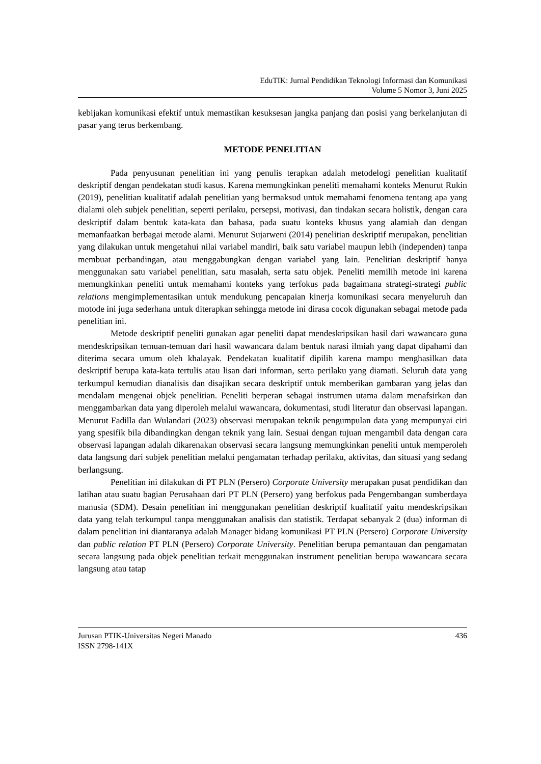EduTIK: Jurnal Pendidikan Teknologi Informasi dan Komunikasi
Volume 5 Nomor 3, Juni 2025
kebijakan komunikasi efektif untuk memastikan kesuksesan jangka panjang dan posisi yang berkelanjutan di pasar yang terus berkembang.
METODE PENELITIAN
Pada penyusunan penelitian ini yang penulis terapkan adalah metodelogi penelitian kualitatif deskriptif dengan pendekatan studi kasus. Karena memungkinkan peneliti memahami konteks Menurut Rukin (2019), penelitian kualitatif adalah penelitian yang bermaksud untuk memahami fenomena tentang apa yang dialami oleh subjek penelitian, seperti perilaku, persepsi, motivasi, dan tindakan secara holistik, dengan cara deskriptif dalam bentuk kata-kata dan bahasa, pada suatu konteks khusus yang alamiah dan dengan memanfaatkan berbagai metode alami. Menurut Sujarweni (2014) penelitian deskriptif merupakan, penelitian yang dilakukan untuk mengetahui nilai variabel mandiri, baik satu variabel maupun lebih (independen) tanpa membuat perbandingan, atau menggabungkan dengan variabel yang lain. Penelitian deskriptif hanya menggunakan satu variabel penelitian, satu masalah, serta satu objek. Peneliti memilih metode ini karena memungkinkan peneliti untuk memahami konteks yang terfokus pada bagaimana strategi-strategi public relations mengimplementasikan untuk mendukung pencapaian kinerja komunikasi secara menyeluruh dan motode ini juga sederhana untuk diterapkan sehingga metode ini dirasa cocok digunakan sebagai metode pada penelitian ini.
Metode deskriptif peneliti gunakan agar peneliti dapat mendeskripsikan hasil dari wawancara guna mendeskripsikan temuan-temuan dari hasil wawancara dalam bentuk narasi ilmiah yang dapat dipahami dan diterima secara umum oleh khalayak. Pendekatan kualitatif dipilih karena mampu menghasilkan data deskriptif berupa kata-kata tertulis atau lisan dari informan, serta perilaku yang diamati. Seluruh data yang terkumpul kemudian dianalisis dan disajikan secara deskriptif untuk memberikan gambaran yang jelas dan mendalam mengenai objek penelitian. Peneliti berperan sebagai instrumen utama dalam menafsirkan dan menggambarkan data yang diperoleh melalui wawancara, dokumentasi, studi literatur dan observasi lapangan. Menurut Fadilla dan Wulandari (2023) observasi merupakan teknik pengumpulan data yang mempunyai ciri yang spesifik bila dibandingkan dengan teknik yang lain. Sesuai dengan tujuan mengambil data dengan cara observasi lapangan adalah dikarenakan observasi secara langsung memungkinkan peneliti untuk memperoleh data langsung dari subjek penelitian melalui pengamatan terhadap perilaku, aktivitas, dan situasi yang sedang berlangsung.
Penelitian ini dilakukan di PT PLN (Persero) Corporate University merupakan pusat pendidikan dan latihan atau suatu bagian Perusahaan dari PT PLN (Persero) yang berfokus pada Pengembangan sumberdaya manusia (SDM). Desain penelitian ini menggunakan penelitian deskriptif kualitatif yaitu mendeskripsikan data yang telah terkumpul tanpa menggunakan analisis dan statistik. Terdapat sebanyak 2 (dua) informan di dalam penelitian ini diantaranya adalah Manager bidang komunikasi PT PLN (Persero) Corporate University dan public relation PT PLN (Persero) Corporate University. Penelitian berupa pemantauan dan pengamatan secara langsung pada objek penelitian terkait menggunakan instrument penelitian berupa wawancara secara langsung atau tatap
436 Jurusan PTIK-Universitas Negeri Manado
ISSN 2798-141X